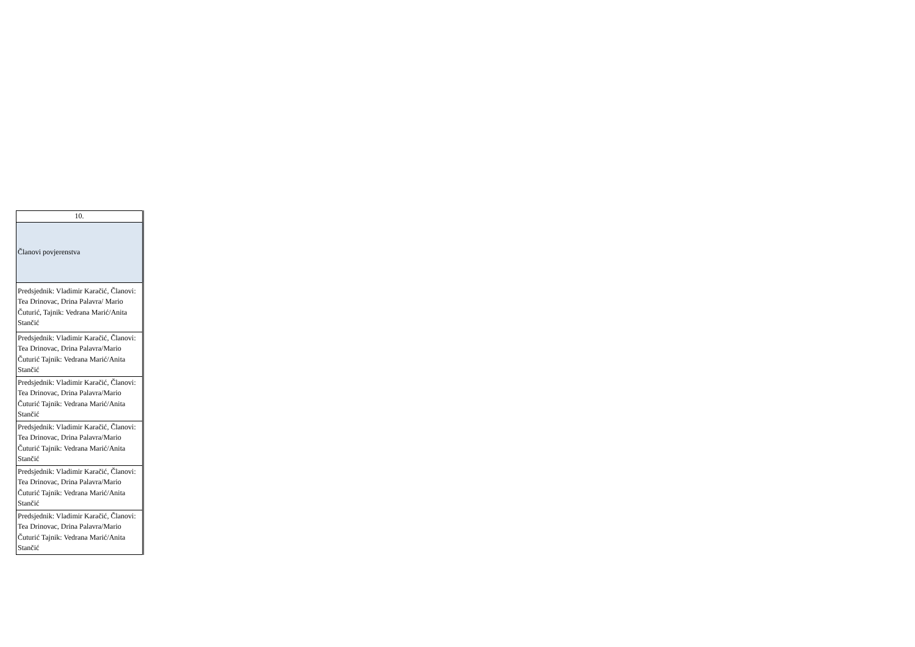| 10. |
| Članovi povjerenstva |
| Predsjednik: Vladimir Karačić, Članovi: Tea Drinovac, Drina Palavra/ Mario Čuturić, Tajnik: Vedrana Marić/Anita Stančić |
| Predsjednik: Vladimir Karačić, Članovi: Tea Drinovac, Drina Palavra/Mario Čuturić Tajnik: Vedrana Marić/Anita Stančić |
| Predsjednik: Vladimir Karačić, Članovi: Tea Drinovac, Drina Palavra/Mario Čuturić Tajnik: Vedrana Marić/Anita Stančić |
| Predsjednik: Vladimir Karačić, Članovi: Tea Drinovac, Drina Palavra/Mario Čuturić Tajnik: Vedrana Marić/Anita Stančić |
| Predsjednik: Vladimir Karačić, Članovi: Tea Drinovac, Drina Palavra/Mario Čuturić Tajnik: Vedrana Marić/Anita Stančić |
| Predsjednik: Vladimir Karačić, Članovi: Tea Drinovac, Drina Palavra/Mario Čuturić Tajnik: Vedrana Marić/Anita Stančić |